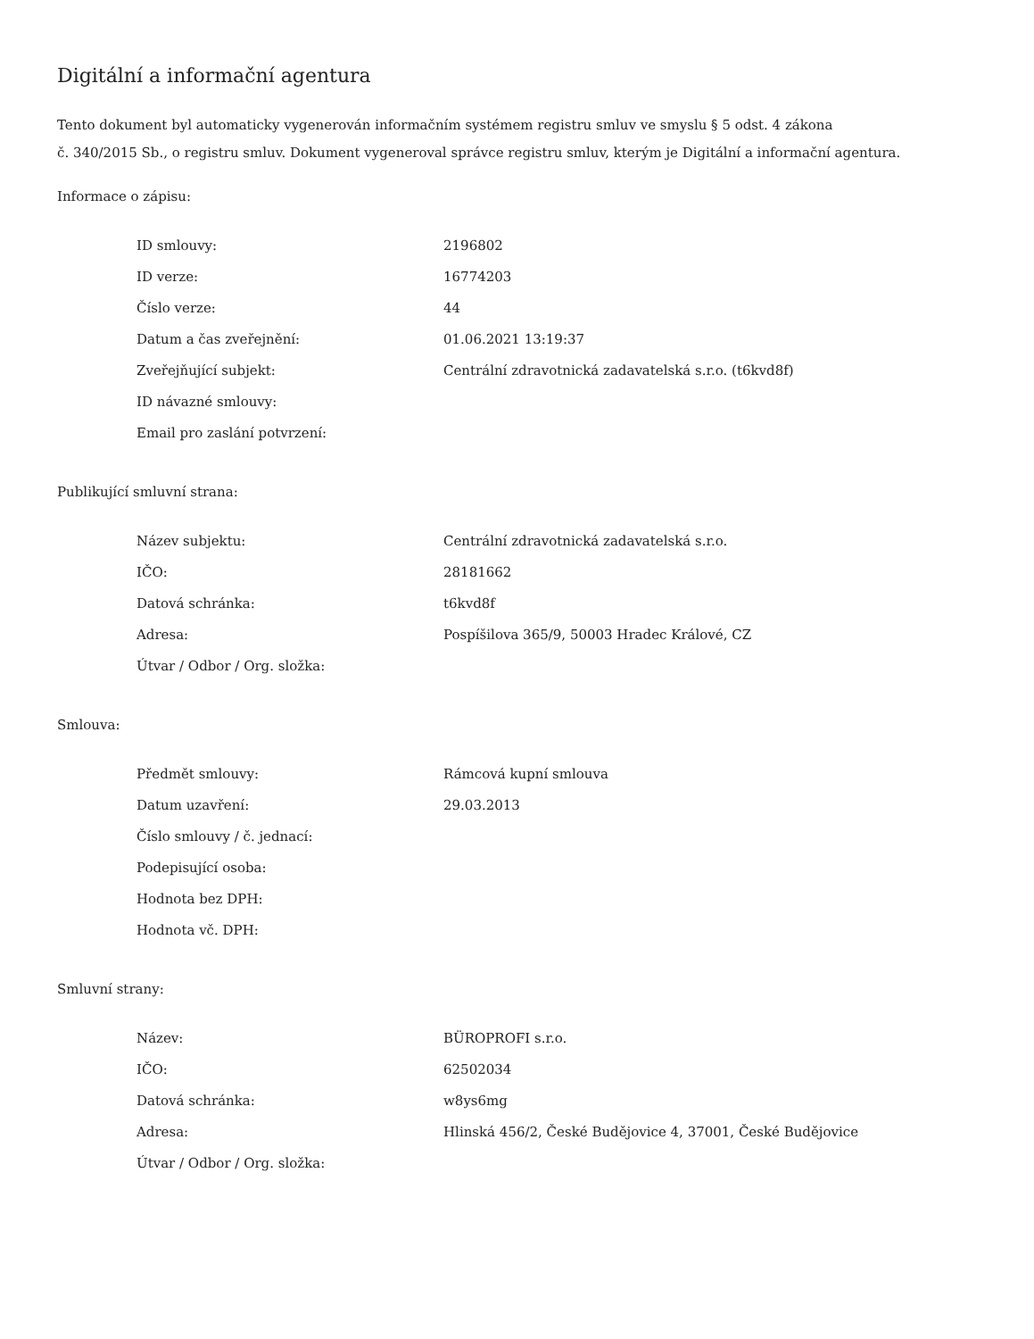Digitální a informační agentura
Tento dokument byl automaticky vygenerován informačním systémem registru smluv ve smyslu § 5 odst. 4 zákona
č. 340/2015 Sb., o registru smluv. Dokument vygeneroval správce registru smluv, kterým je Digitální a informační agentura.
Informace o zápisu:
| ID smlouvy: | 2196802 |
| ID verze: | 16774203 |
| Číslo verze: | 44 |
| Datum a čas zveřejnění: | 01.06.2021 13:19:37 |
| Zveřejňující subjekt: | Centrální zdravotnická zadavatelská s.r.o. (t6kvd8f) |
| ID návazné smlouvy: | |
| Email pro zaslání potvrzení: | |
Publikující smluvní strana:
| Název subjektu: | Centrální zdravotnická zadavatelská s.r.o. |
| IČO: | 28181662 |
| Datová schránka: | t6kvd8f |
| Adresa: | Pospíšilova 365/9, 50003 Hradec Králové, CZ |
| Útvar / Odbor / Org. složka: | |
Smlouva:
| Předmět smlouvy: | Rámcová kupní smlouva |
| Datum uzavření: | 29.03.2013 |
| Číslo smlouvy / č. jednací: | |
| Podepisující osoba: | |
| Hodnota bez DPH: | |
| Hodnota vč. DPH: | |
Smluvní strany:
| Název: | BÜROPROFI s.r.o. |
| IČO: | 62502034 |
| Datová schránka: | w8ys6mg |
| Adresa: | Hlinská 456/2, České Budějovice 4, 37001, České Budějovice |
| Útvar / Odbor / Org. složka: | |